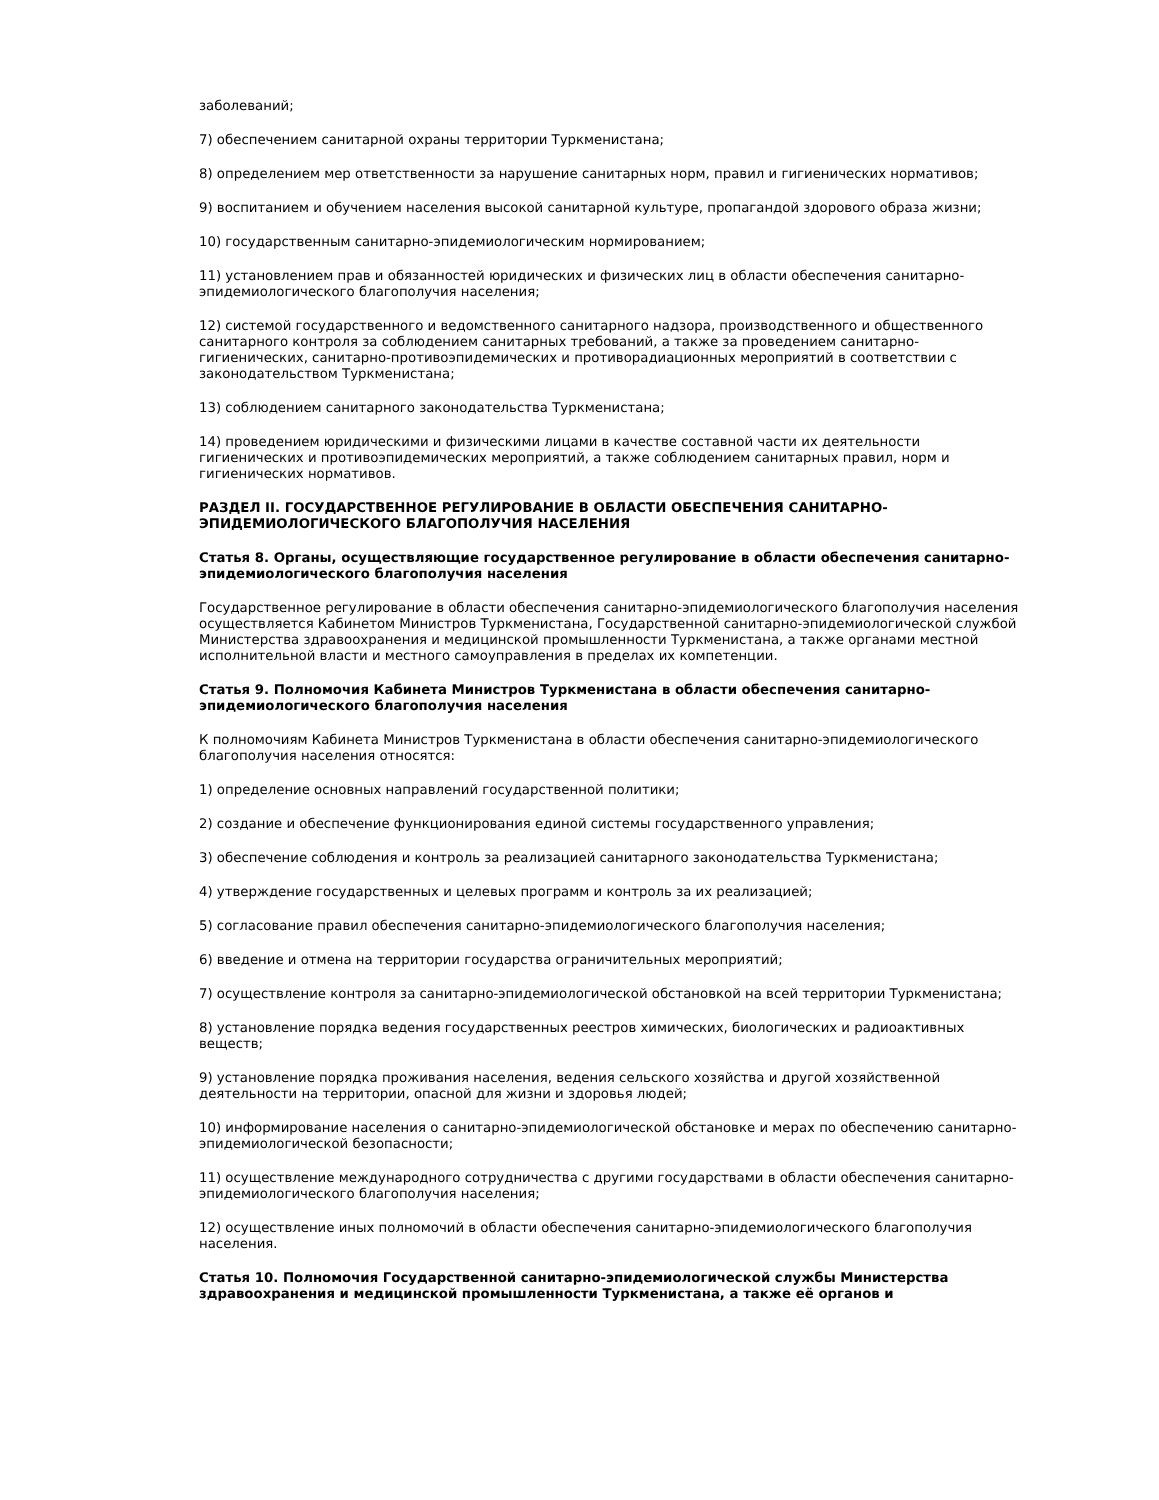заболеваний;
7) обеспечением санитарной охраны территории Туркменистана;
8) определением мер ответственности за нарушение санитарных норм, правил и гигиенических нормативов;
9) воспитанием и обучением населения высокой санитарной культуре, пропагандой здорового образа жизни;
10) государственным санитарно-эпидемиологическим нормированием;
11) установлением прав и обязанностей юридических и физических лиц в области обеспечения санитарно-эпидемиологического благополучия населения;
12) системой государственного и ведомственного санитарного надзора, производственного и общественного санитарного контроля за соблюдением санитарных требований, а также за проведением санитарно-гигиенических, санитарно-противоэпидемических и противорадиационных мероприятий в соответствии с законодательством Туркменистана;
13) соблюдением санитарного законодательства Туркменистана;
14) проведением юридическими и физическими лицами в качестве составной части их деятельности гигиенических и противоэпидемических мероприятий, а также соблюдением санитарных правил, норм и гигиенических нормативов.
РАЗДЕЛ II. ГОСУДАРСТВЕННОЕ РЕГУЛИРОВАНИЕ В ОБЛАСТИ ОБЕСПЕЧЕНИЯ САНИТАРНО-ЭПИДЕМИОЛОГИЧЕСКОГО БЛАГОПОЛУЧИЯ НАСЕЛЕНИЯ
Статья 8. Органы, осуществляющие государственное регулирование в области обеспечения санитарно-эпидемиологического благополучия населения
Государственное регулирование в области обеспечения санитарно-эпидемиологического благополучия населения осуществляется Кабинетом Министров Туркменистана, Государственной санитарно-эпидемиологической службой Министерства здравоохранения и медицинской промышленности Туркменистана, а также органами местной исполнительной власти и местного самоуправления в пределах их компетенции.
Статья 9. Полномочия Кабинета Министров Туркменистана в области обеспечения санитарно-эпидемиологического благополучия населения
К полномочиям Кабинета Министров Туркменистана в области обеспечения санитарно-эпидемиологического благополучия населения относятся:
1) определение основных направлений государственной политики;
2) создание и обеспечение функционирования единой системы государственного управления;
3) обеспечение соблюдения и контроль за реализацией санитарного законодательства Туркменистана;
4) утверждение государственных и целевых программ и контроль за их реализацией;
5) согласование правил обеспечения санитарно-эпидемиологического благополучия населения;
6) введение и отмена на территории государства ограничительных мероприятий;
7) осуществление контроля за санитарно-эпидемиологической обстановкой на всей территории Туркменистана;
8) установление порядка ведения государственных реестров химических, биологических и радиоактивных веществ;
9) установление порядка проживания населения, ведения сельского хозяйства и другой хозяйственной деятельности на территории, опасной для жизни и здоровья людей;
10) информирование населения о санитарно-эпидемиологической обстановке и мерах по обеспечению санитарно-эпидемиологической безопасности;
11) осуществление международного сотрудничества с другими государствами в области обеспечения санитарно-эпидемиологического благополучия населения;
12) осуществление иных полномочий в области обеспечения санитарно-эпидемиологического благополучия населения.
Статья 10. Полномочия Государственной санитарно-эпидемиологической службы Министерства здравоохранения и медицинской промышленности Туркменистана, а также её органов и